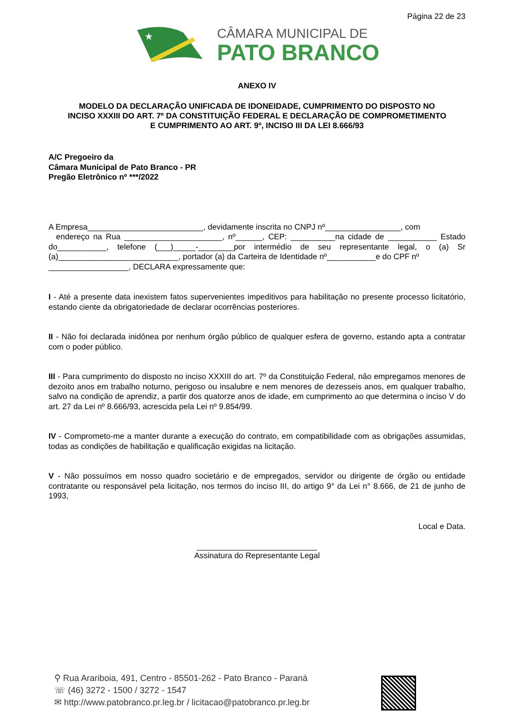Página 22 de 23
★
CÂMARA MUNICIPAL DE
PATO BRANCO
ANEXO IV
MODELO DA DECLARAÇÃO UNIFICADA DE IDONEIDADE, CUMPRIMENTO DO DISPOSTO NO
INCISO XXXIII DO ART. 7º DA CONSTITUIÇÃO FEDERAL E DECLARAÇÃO DE COMPROMETIMENTO
E CUMPRIMENTO AO ART. 9º, INCISO III DA LEI 8.666/93
A/C Pregoeiro da
Câmara Municipal de Pato Branco - PR
Pregão Eletrônico nº ***/2022
A Empresa__________________________, devidamente inscrita no CNPJ nº_________________, com
endereço na Rua ______________________, nº______, CEP: __________na cidade de ___________ Estado do___________, telefone (___)_____-________por intermédio de seu representante legal, o (a) Sr (a)___________________________, portador (a) da Carteira de Identidade nº___________e do CPF nº
__________________, DECLARA expressamente que:
I - Até a presente data inexistem fatos supervenientes impeditivos para habilitação no presente processo licitatório, estando ciente da obrigatoriedade de declarar ocorrências posteriores.
II - Não foi declarada inidônea por nenhum órgão público de qualquer esfera de governo, estando apta a contratar com o poder público.
III - Para cumprimento do disposto no inciso XXXIII do art. 7º da Constituição Federal, não empregamos menores de dezoito anos em trabalho noturno, perigoso ou insalubre e nem menores de dezesseis anos, em qualquer trabalho, salvo na condição de aprendiz, a partir dos quatorze anos de idade, em cumprimento ao que determina o inciso V do art. 27 da Lei nº 8.666/93, acrescida pela Lei nº 9.854/99.
IV - Comprometo-me a manter durante a execução do contrato, em compatibilidade com as obrigações assumidas, todas as condições de habilitação e qualificação exigidas na licitação.
V - Não possuímos em nosso quadro societário e de empregados, servidor ou dirigente de órgão ou entidade contratante ou responsável pela licitação, nos termos do inciso III, do artigo 9° da Lei n° 8.666, de 21 de junho de 1993,
Local e Data.
___________________________
Assinatura do Representante Legal
⚲ Rua Arariboia, 491, Centro - 85501-262 - Pato Branco - Paraná
☏ (46) 3272 - 1500 / 3272 - 1547
✉ http://www.patobranco.pr.leg.br / licitacao@patobranco.pr.leg.br